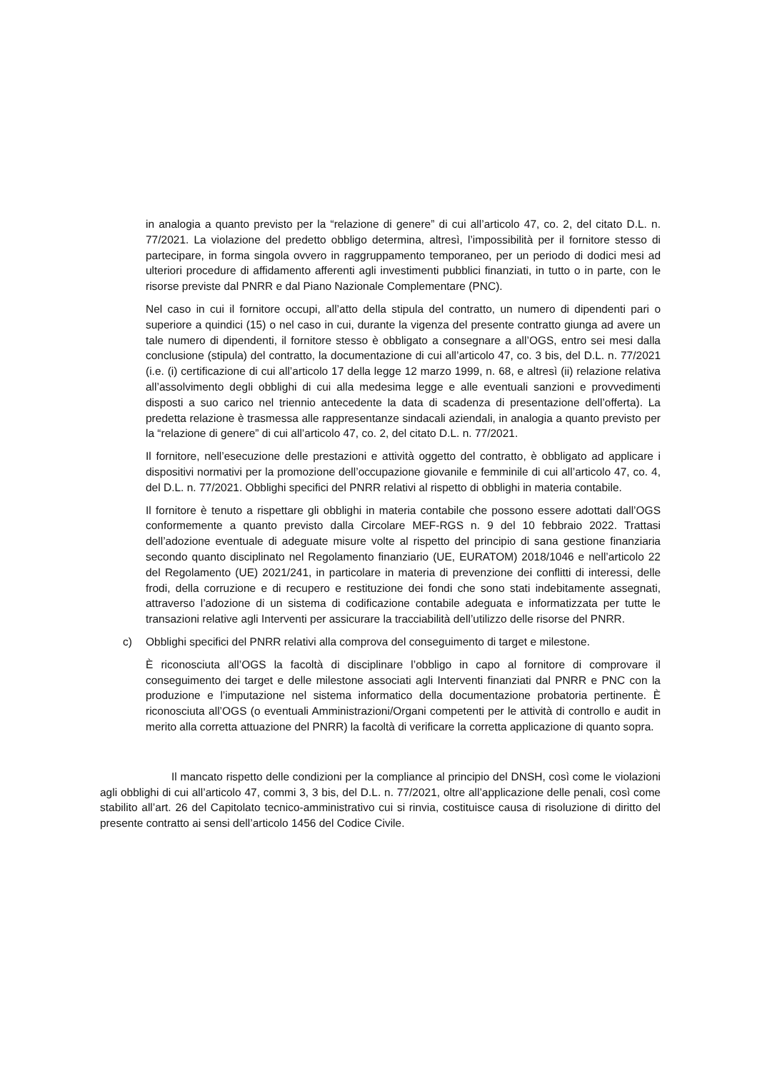in analogia a quanto previsto per la “relazione di genere” di cui all’articolo 47, co. 2, del citato D.L. n. 77/2021. La violazione del predetto obbligo determina, altresì, l’impossibilità per il fornitore stesso di partecipare, in forma singola ovvero in raggruppamento temporaneo, per un periodo di dodici mesi ad ulteriori procedure di affidamento afferenti agli investimenti pubblici finanziati, in tutto o in parte, con le risorse previste dal PNRR e dal Piano Nazionale Complementare (PNC).
Nel caso in cui il fornitore occupi, all’atto della stipula del contratto, un numero di dipendenti pari o superiore a quindici (15) o nel caso in cui, durante la vigenza del presente contratto giunga ad avere un tale numero di dipendenti, il fornitore stesso è obbligato a consegnare a all’OGS, entro sei mesi dalla conclusione (stipula) del contratto, la documentazione di cui all’articolo 47, co. 3 bis, del D.L. n. 77/2021 (i.e. (i) certificazione di cui all’articolo 17 della legge 12 marzo 1999, n. 68, e altresì (ii) relazione relativa all’assolvimento degli obblighi di cui alla medesima legge e alle eventuali sanzioni e provvedimenti disposti a suo carico nel triennio antecedente la data di scadenza di presentazione dell’offerta). La predetta relazione è trasmessa alle rappresentanze sindacali aziendali, in analogia a quanto previsto per la “relazione di genere” di cui all’articolo 47, co. 2, del citato D.L. n. 77/2021.
Il fornitore, nell’esecuzione delle prestazioni e attività oggetto del contratto, è obbligato ad applicare i dispositivi normativi per la promozione dell’occupazione giovanile e femminile di cui all’articolo 47, co. 4, del D.L. n. 77/2021. Obblighi specifici del PNRR relativi al rispetto di obblighi in materia contabile.
Il fornitore è tenuto a rispettare gli obblighi in materia contabile che possono essere adottati dall’OGS conformemente a quanto previsto dalla Circolare MEF-RGS n. 9 del 10 febbraio 2022. Trattasi dell’adozione eventuale di adeguate misure volte al rispetto del principio di sana gestione finanziaria secondo quanto disciplinato nel Regolamento finanziario (UE, EURATOM) 2018/1046 e nell’articolo 22 del Regolamento (UE) 2021/241, in particolare in materia di prevenzione dei conflitti di interessi, delle frodi, della corruzione e di recupero e restituzione dei fondi che sono stati indebitamente assegnati, attraverso l’adozione di un sistema di codificazione contabile adeguata e informatizzata per tutte le transazioni relative agli Interventi per assicurare la tracciabilità dell’utilizzo delle risorse del PNRR.
c) Obblighi specifici del PNRR relativi alla comprova del conseguimento di target e milestone.
È riconosciuta all’OGS la facoltà di disciplinare l’obbligo in capo al fornitore di comprovare il conseguimento dei target e delle milestone associati agli Interventi finanziati dal PNRR e PNC con la produzione e l’imputazione nel sistema informatico della documentazione probatoria pertinente. È riconosciuta all’OGS (o eventuali Amministrazioni/Organi competenti per le attività di controllo e audit in merito alla corretta attuazione del PNRR) la facoltà di verificare la corretta applicazione di quanto sopra.
Il mancato rispetto delle condizioni per la compliance al principio del DNSH, così come le violazioni agli obblighi di cui all’articolo 47, commi 3, 3 bis, del D.L. n. 77/2021, oltre all’applicazione delle penali, così come stabilito all’art. 26 del Capitolato tecnico-amministrativo cui si rinvia, costituisce causa di risoluzione di diritto del presente contratto ai sensi dell’articolo 1456 del Codice Civile.